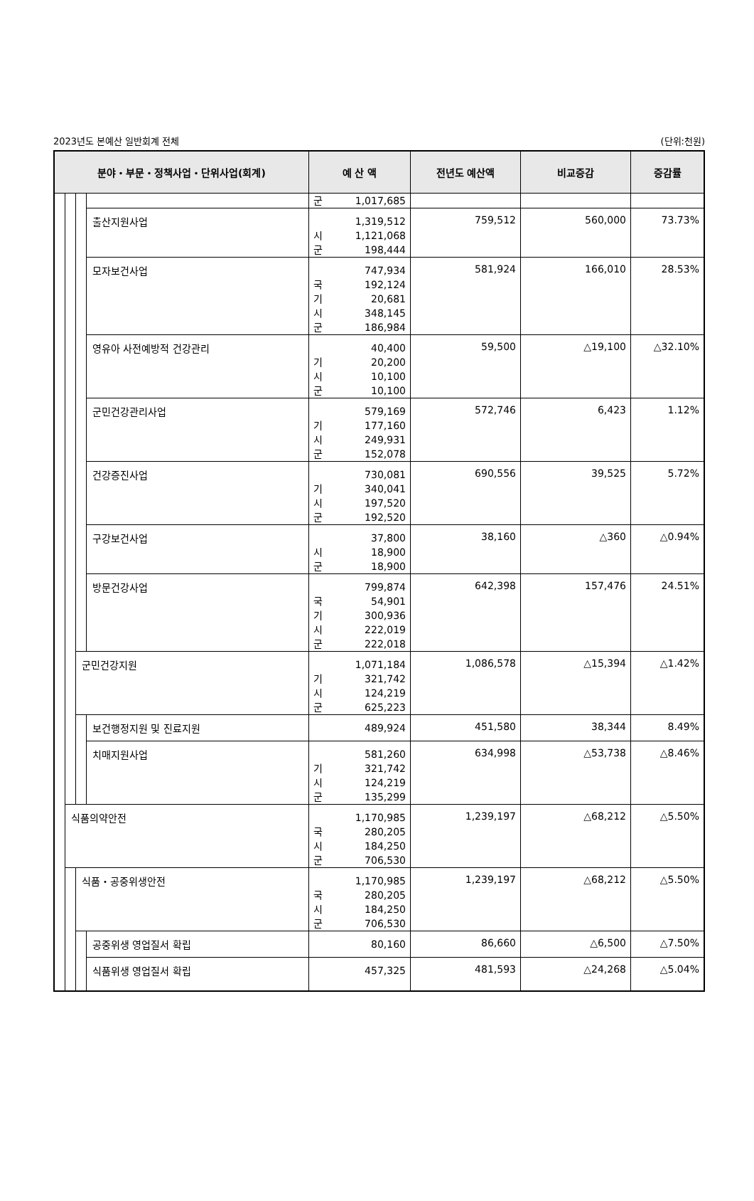2023년도 본예산 일반회계 전체 (단위:천원)
| 분야・부문・정책사업・단위사업(회계) | | | | 예 산 액 | 전년도 예산액 | 비교증감 | 증감률 |
| --- | --- | --- | --- | --- | --- | --- | --- |
| | | | | 군 1,017,685 | | | |
| | | | 출산지원사업 | 1,319,512 시 1,121,068 군 198,444 | 759,512 | 560,000 | 73.73% |
| | | | 모자보건사업 | 747,934 국 192,124 기 20,681 시 348,145 군 186,984 | 581,924 | 166,010 | 28.53% |
| | | | 영유아 사전예방적 건강관리 | 40,400 기 20,200 시 10,100 군 10,100 | 59,500 | △19,100 | △32.10% |
| | | | 군민건강관리사업 | 579,169 기 177,160 시 249,931 군 152,078 | 572,746 | 6,423 | 1.12% |
| | | | 건강증진사업 | 730,081 기 340,041 시 197,520 군 192,520 | 690,556 | 39,525 | 5.72% |
| | | | 구강보건사업 | 37,800 시 18,900 군 18,900 | 38,160 | △360 | △0.94% |
| | | | 방문건강사업 | 799,874 국 54,901 기 300,936 시 222,019 군 222,018 | 642,398 | 157,476 | 24.51% |
| | | 군민건강지원 | | 1,071,184 기 321,742 시 124,219 군 625,223 | 1,086,578 | △15,394 | △1.42% |
| | | | 보건행정지원 및 진료지원 | 489,924 | 451,580 | 38,344 | 8.49% |
| | | | 치매지원사업 | 581,260 기 321,742 시 124,219 군 135,299 | 634,998 | △53,738 | △8.46% |
| | 식품의약안전 | | | 1,170,985 국 280,205 시 184,250 군 706,530 | 1,239,197 | △68,212 | △5.50% |
| | | 식품・공중위생안전 | | 1,170,985 국 280,205 시 184,250 군 706,530 | 1,239,197 | △68,212 | △5.50% |
| | | | 공중위생 영업질서 확립 | 80,160 | 86,660 | △6,500 | △7.50% |
| | | | 식품위생 영업질서 확립 | 457,325 | 481,593 | △24,268 | △5.04% |